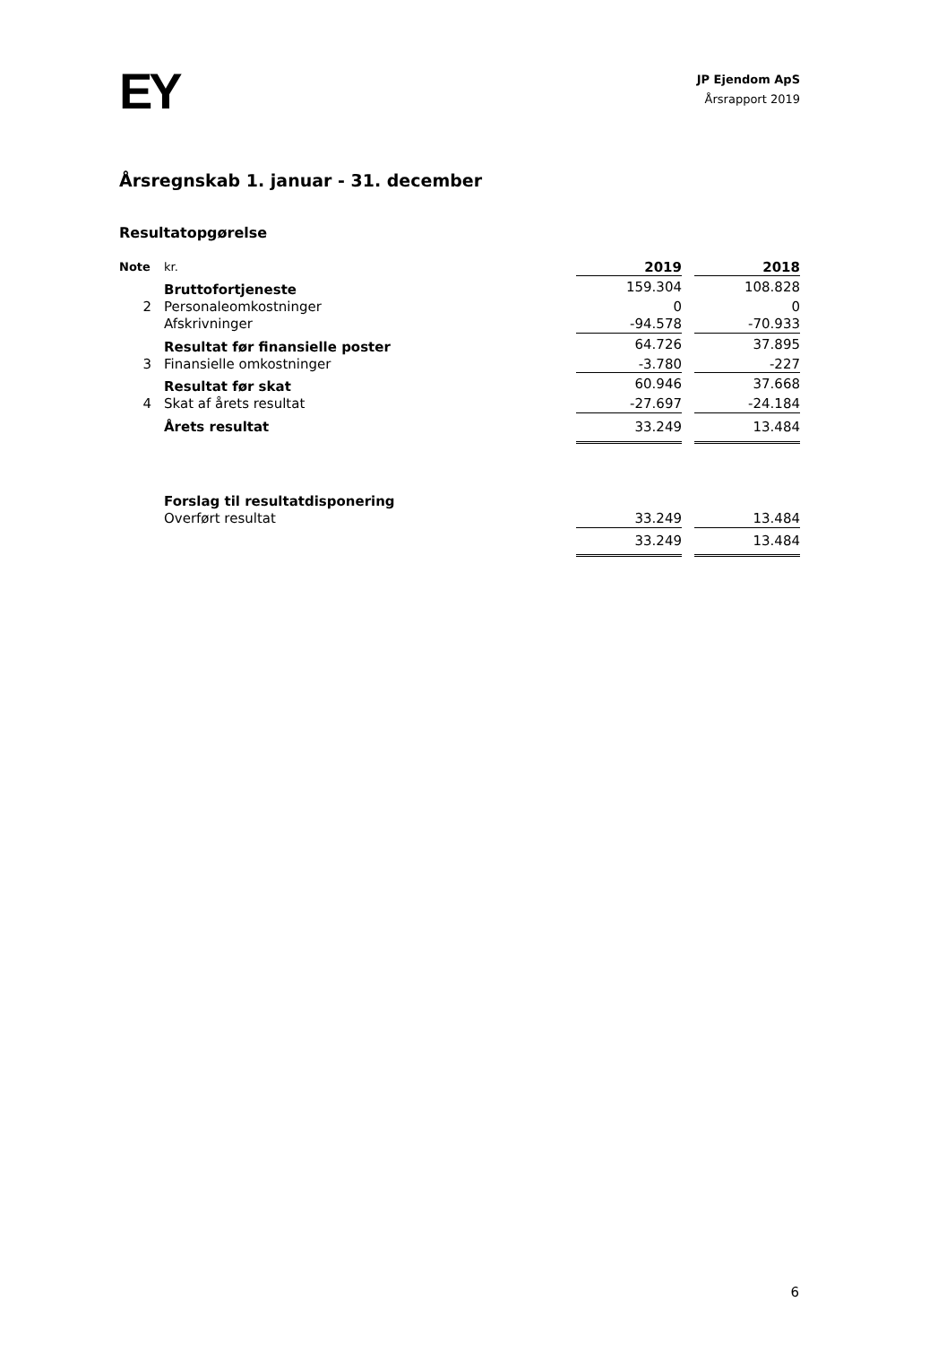EY
JP Ejendom ApS
Årsrapport 2019
Årsregnskab 1. januar - 31. december
Resultatopgørelse
| Note | kr. | 2019 | | 2018 |
| | Bruttofortjeneste | 159.304 | | 108.828 |
| 2 | Personaleomkostninger | 0 | | 0 |
| | Afskrivninger | -94.578 | | -70.933 |
| | Resultat før finansielle poster | 64.726 | | 37.895 |
| 3 | Finansielle omkostninger | -3.780 | | -227 |
| | Resultat før skat | 60.946 | | 37.668 |
| 4 | Skat af årets resultat | -27.697 | | -24.184 |
| | Årets resultat | 33.249 | | 13.484 |
| | Forslag til resultatdisponering | | | |
| | Overført resultat | 33.249 | | 13.484 |
| | | 33.249 | | 13.484 |
6